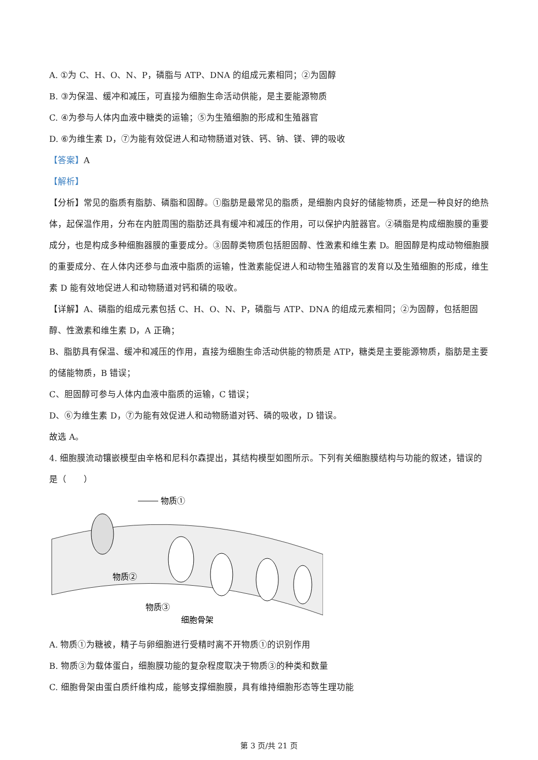A. ①为 C、H、O、N、P，磷脂与 ATP、DNA 的组成元素相同；②为固醇
B. ③为保温、缓冲和减压，可直接为细胞生命活动供能，是主要能源物质
C. ④为参与人体内血液中糖类的运输；⑤为生殖细胞的形成和生殖器官
D. ⑥为维生素 D，⑦为能有效促进人和动物肠道对铁、钙、钠、镁、钾的吸收
【答案】A
【解析】
【分析】常见的脂质有脂肪、磷脂和固醇。①脂肪是最常见的脂质，是细胞内良好的储能物质，还是一种良好的绝热体，起保温作用，分布在内脏周围的脂肪还具有缓冲和减压的作用，可以保护内脏器官。②磷脂是构成细胞膜的重要成分，也是构成多种细胞器膜的重要成分。③固醇类物质包括胆固醇、性激素和维生素 D。胆固醇是构成动物细胞膜的重要成分、在人体内还参与血液中脂质的运输，性激素能促进人和动物生殖器官的发育以及生殖细胞的形成，维生素 D 能有效地促进人和动物肠道对钙和磷的吸收。
【详解】A、磷脂的组成元素包括 C、H、O、N、P，磷脂与 ATP、DNA 的组成元素相同；②为固醇，包括胆固醇、性激素和维生素 D，A 正确；
B、脂肪具有保温、缓冲和减压的作用，直接为细胞生命活动供能的物质是 ATP，糖类是主要能源物质，脂肪是主要的储能物质，B 错误；
C、胆固醇可参与人体内血液中脂质的运输，C 错误；
D、⑥为维生素 D，⑦为能有效促进人和动物肠道对钙、磷的吸收，D 错误。
故选 A。
4. 细胞膜流动镶嵌模型由辛格和尼科尔森提出，其结构模型如图所示。下列有关细胞膜结构与功能的叙述，错误的是（　　）
物质①
物质②
物质③
细胞骨架
A. 物质①为糖被，精子与卵细胞进行受精时离不开物质①的识别作用
B. 物质③为载体蛋白，细胞膜功能的复杂程度取决于物质③的种类和数量
C. 细胞骨架由蛋白质纤维构成，能够支撑细胞膜，具有维持细胞形态等生理功能
第 3 页/共 21 页